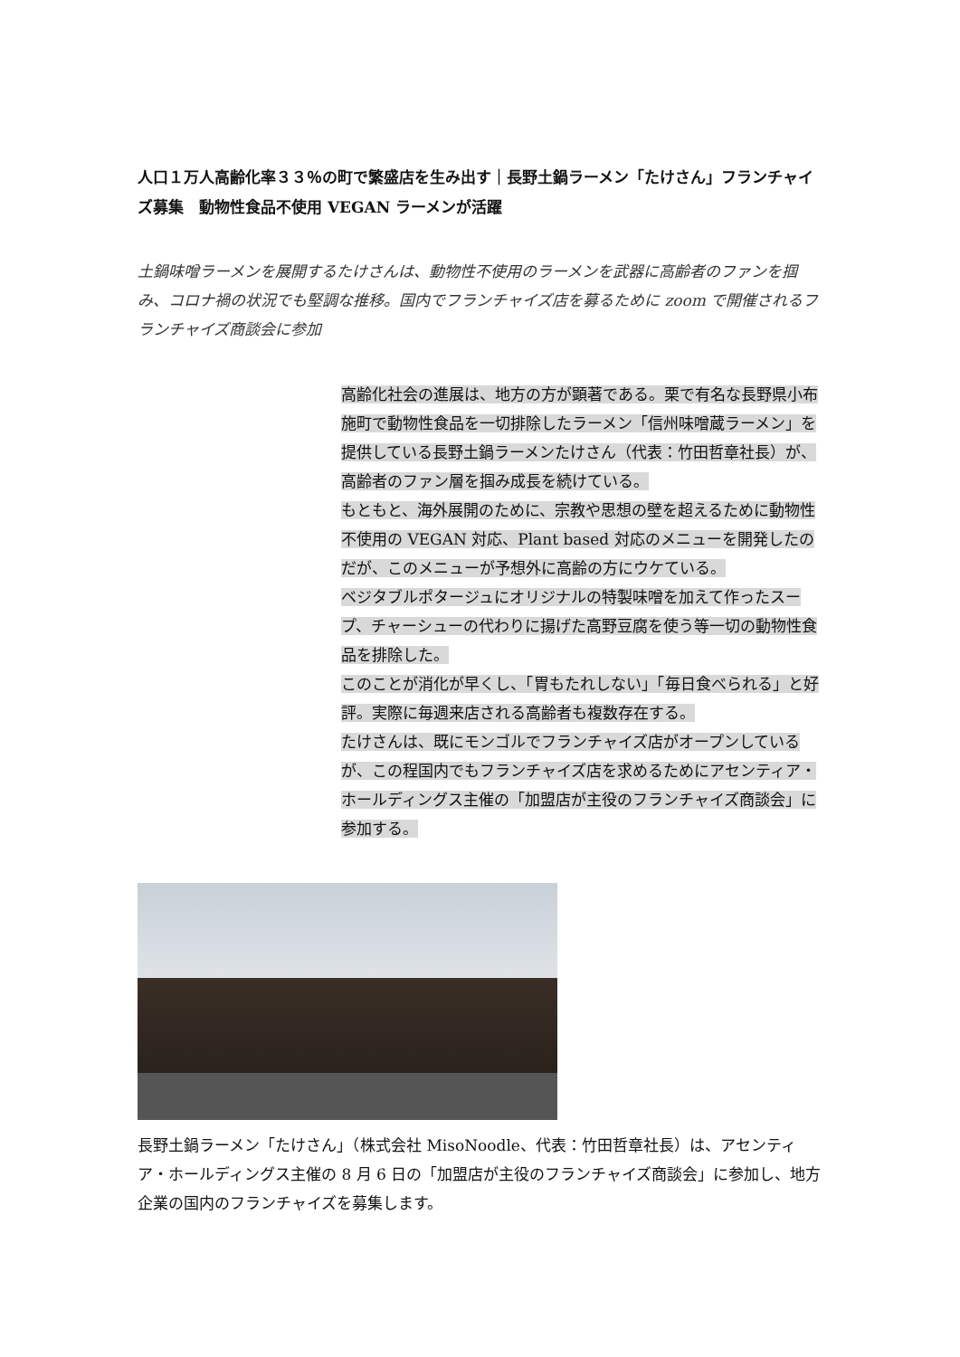人口１万人高齢化率３３％の町で繁盛店を生み出す｜長野土鍋ラーメン「たけさん」フランチャイズ募集　動物性食品不使用 VEGAN ラーメンが活躍
土鍋味噌ラーメンを展開するたけさんは、動物性不使用のラーメンを武器に高齢者のファンを掴み、コロナ禍の状況でも堅調な推移。国内でフランチャイズ店を募るために zoom で開催されるフランチャイズ商談会に参加
高齢化社会の進展は、地方の方が顕著である。栗で有名な長野県小布施町で動物性食品を一切排除したラーメン「信州味噌蔵ラーメン」を提供している長野土鍋ラーメンたけさん（代表：竹田哲章社長）が、高齢者のファン層を掴み成長を続けている。
もともと、海外展開のために、宗教や思想の壁を超えるために動物性不使用の VEGAN 対応、Plant based 対応のメニューを開発したのだが、このメニューが予想外に高齢の方にウケている。
ベジタブルポタージュにオリジナルの特製味噌を加えて作ったスープ、チャーシューの代わりに揚げた高野豆腐を使う等一切の動物性食品を排除した。
このことが消化が早くし、「胃もたれしない」「毎日食べられる」と好評。実際に毎週来店される高齢者も複数存在する。
たけさんは、既にモンゴルでフランチャイズ店がオープンしているが、この程国内でもフランチャイズ店を求めるためにアセンティア・ホールディングス主催の「加盟店が主役のフランチャイズ商談会」に参加する。
長野土鍋ラーメン「たけさん」（株式会社 MisoNoodle、代表：竹田哲章社長）は、アセンティア・ホールディングス主催の 8 月 6 日の「加盟店が主役のフランチャイズ商談会」に参加し、地方企業の国内のフランチャイズを募集します。